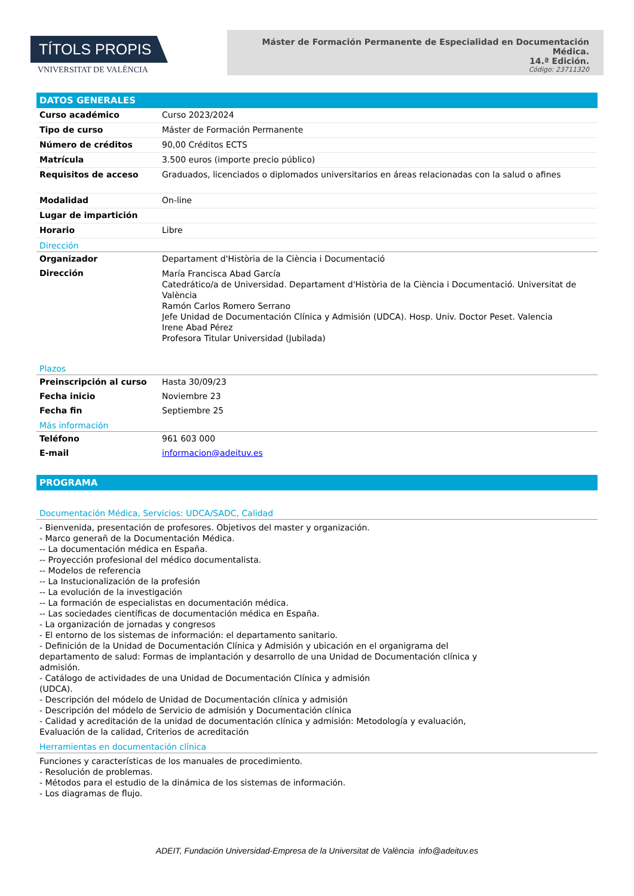TÍTOLS PROPIS
VNIVERSITAT DE VALÈNCIA
Máster de Formación Permanente de Especialidad en Documentación Médica.
14.ª Edición.
Código: 23711320
DATOS GENERALES
| Curso académico | Curso 2023/2024 |
| Tipo de curso | Máster de Formación Permanente |
| Número de créditos | 90,00 Créditos ECTS |
| Matrícula | 3.500 euros (importe precio público) |
| Requisitos de acceso | Graduados, licenciados o diplomados universitarios en áreas relacionadas con la salud o afines |
| Modalidad | On-line |
| Lugar de impartición | |
| Horario | Libre |
Dirección
| Organizador | Departament d'Història de la Ciència i Documentació |
| Dirección | María Francisca Abad García Catedrático/a de Universidad. Departament d'Història de la Ciència i Documentació. Universitat de València Ramón Carlos Romero Serrano Jefe Unidad de Documentación Clínica y Admisión (UDCA). Hosp. Univ. Doctor Peset. Valencia Irene Abad Pérez Profesora Titular Universidad (Jubilada) |
Plazos
| Preinscripción al curso | Hasta 30/09/23 |
| Fecha inicio | Noviembre 23 |
| Fecha fin | Septiembre 25 |
Más información
| Teléfono | 961 603 000 |
| E-mail | informacion@adeituv.es |
PROGRAMA
Documentación Médica, Servicios: UDCA/SADC, Calidad
- Bienvenida, presentación de profesores. Objetivos del master y organización.
- Marco generañ de la Documentación Médica.
-- La documentación médica en España.
-- Proyección profesional del médico documentalista.
-- Modelos de referencia
-- La Instucionalización de la profesión
-- La evolución de la investigación
-- La formación de especialistas en documentación médica.
-- Las sociedades científicas de documentación médica en España.
- La organización de jornadas y congresos
- El entorno de los sistemas de información: el departamento sanitario.
- Definición de la Unidad de Documentación Clínica y Admisión y ubicación en el organigrama del departamento de salud: Formas de implantación y desarrollo de una Unidad de Documentación clínica y admisión.
- Catálogo de actividades de una Unidad de Documentación Clínica y admisión
(UDCA).
- Descripción del módelo de Unidad de Documentación clínica y admisión
- Descripción del módelo de Servicio de admisión y Documentación clínica
- Calidad y acreditación de la unidad de documentación clínica y admisión: Metodología y evaluación, Evaluación de la calidad, Criterios de acreditación
Herramientas en documentación clínica
Funciones y características de los manuales de procedimiento.
- Resolución de problemas.
- Métodos para el estudio de la dinámica de los sistemas de información.
- Los diagramas de flujo.
ADEIT, Fundación Universidad-Empresa de la Universitat de València info@adeituv.es